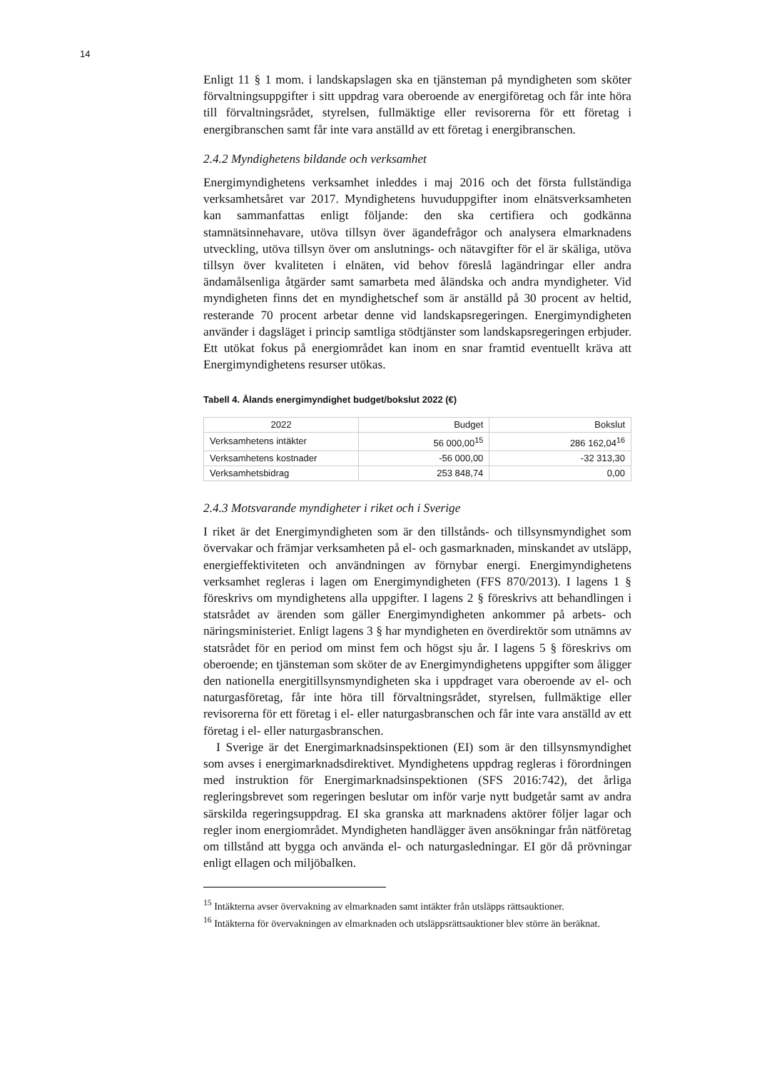14
Enligt 11 § 1 mom. i landskapslagen ska en tjänsteman på myndigheten som sköter förvaltningsuppgifter i sitt uppdrag vara oberoende av energiföretag och får inte höra till förvaltningsrådet, styrelsen, fullmäktige eller revisorerna för ett företag i energibranschen samt får inte vara anställd av ett företag i energibranschen.
2.4.2 Myndighetens bildande och verksamhet
Energimyndighetens verksamhet inleddes i maj 2016 och det första fullständiga verksamhetsåret var 2017. Myndighetens huvuduppgifter inom elnätsverksamheten kan sammanfattas enligt följande: den ska certifiera och godkänna stamnätsinnehavare, utöva tillsyn över ägandefrågor och analysera elmarknadens utveckling, utöva tillsyn över om anslutnings- och nätavgifter för el är skäliga, utöva tillsyn över kvaliteten i elnäten, vid behov föreslå lagändringar eller andra ändamålsenliga åtgärder samt samarbeta med åländska och andra myndigheter. Vid myndigheten finns det en myndighetschef som är anställd på 30 procent av heltid, resterande 70 procent arbetar denne vid landskapsregeringen. Energimyndigheten använder i dagsläget i princip samtliga stödtjänster som landskapsregeringen erbjuder. Ett utökat fokus på energiområdet kan inom en snar framtid eventuellt kräva att Energimyndighetens resurser utökas.
Tabell 4. Ålands energimyndighet budget/bokslut 2022 (€)
| 2022 | Budget | Bokslut |
| Verksamhetens intäkter | 56 000,00<sup>15</sup> | 286 162,04<sup>16</sup> |
| Verksamhetens kostnader | -56 000,00 | -32 313,30 |
| Verksamhetsbidrag | 253 848,74 | 0,00 |
2.4.3 Motsvarande myndigheter i riket och i Sverige
I riket är det Energimyndigheten som är den tillstånds- och tillsynsmyndighet som övervakar och främjar verksamheten på el- och gasmarknaden, minskandet av utsläpp, energieffektiviteten och användningen av förnybar energi. Energimyndighetens verksamhet regleras i lagen om Energimyndigheten (FFS 870/2013). I lagens 1 § föreskrivs om myndighetens alla uppgifter. I lagens 2 § föreskrivs att behandlingen i statsrådet av ärenden som gäller Energimyndigheten ankommer på arbets- och näringsministeriet. Enligt lagens 3 § har myndigheten en överdirektör som utnämns av statsrådet för en period om minst fem och högst sju år. I lagens 5 § föreskrivs om oberoende; en tjänsteman som sköter de av Energimyndighetens uppgifter som åligger den nationella energitillsynsmyndigheten ska i uppdraget vara oberoende av el- och naturgasföretag, får inte höra till förvaltningsrådet, styrelsen, fullmäktige eller revisorerna för ett företag i el- eller naturgasbranschen och får inte vara anställd av ett företag i el- eller naturgasbranschen.
I Sverige är det Energimarknadsinspektionen (EI) som är den tillsynsmyndighet som avses i energimarknadsdirektivet. Myndighetens uppdrag regleras i förordningen med instruktion för Energimarknadsinspektionen (SFS 2016:742), det årliga regleringsbrevet som regeringen beslutar om inför varje nytt budgetår samt av andra särskilda regeringsuppdrag. EI ska granska att marknadens aktörer följer lagar och regler inom energiområdet. Myndigheten handlägger även ansökningar från nätföretag om tillstånd att bygga och använda el- och naturgasledningar. EI gör då prövningar enligt ellagen och miljöbalken.
<sup>15</sup> Intäkterna avser övervakning av elmarknaden samt intäkter från utsläpps rättsauktioner.
<sup>16</sup> Intäkterna för övervakningen av elmarknaden och utsläppsrättsauktioner blev större än beräknat.